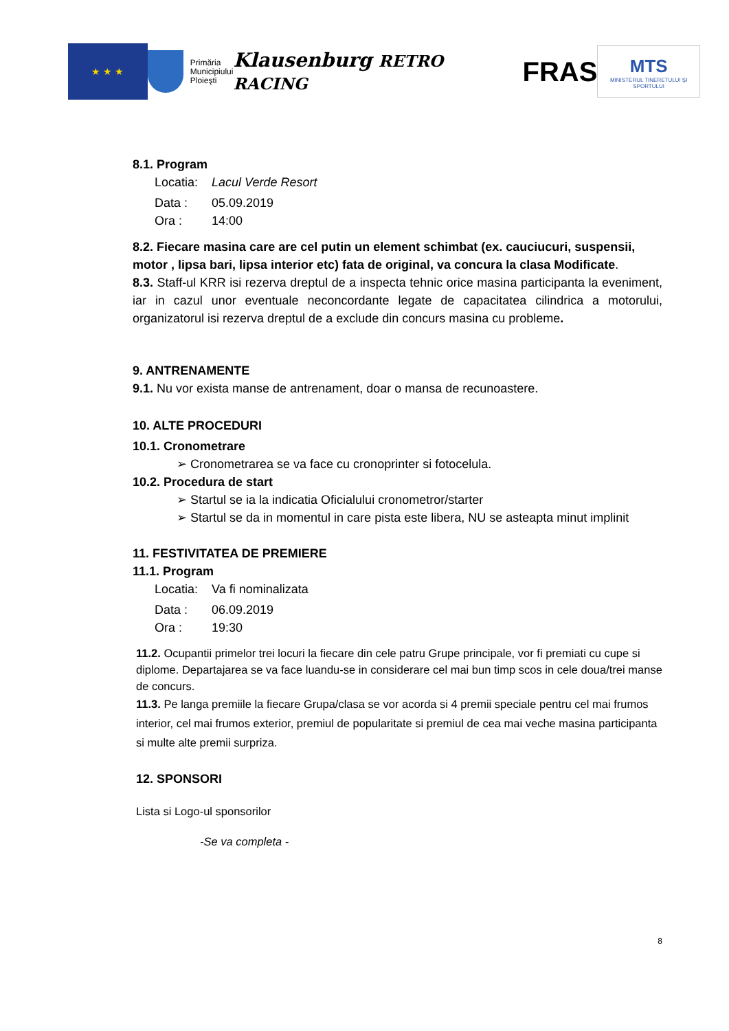★ ★ ★
Primăria
Municipiului
Ploieşti
Klausenburg RETRO RACING
FRAS
MTS
MINISTERUL TINERETULUI ŞI SPORTULUI
8.1. Program
Locatia: Lacul Verde Resort
Data : 05.09.2019
Ora : 14:00
8.2. Fiecare masina care are cel putin un element schimbat (ex. cauciucuri, suspensii, motor , lipsa bari, lipsa interior etc) fata de original, va concura la clasa Modificate.
8.3. Staff-ul KRR isi rezerva dreptul de a inspecta tehnic orice masina participanta la eveniment, iar in cazul unor eventuale neconcordante legate de capacitatea cilindrica a motorului, organizatorul isi rezerva dreptul de a exclude din concurs masina cu probleme.
9. ANTRENAMENTE
9.1. Nu vor exista manse de antrenament, doar o mansa de recunoastere.
10. ALTE PROCEDURI
10.1. Cronometrare
➢ Cronometrarea se va face cu cronoprinter si fotocelula.
10.2. Procedura de start
➢ Startul se ia la indicatia Oficialului cronometror/starter
➢ Startul se da in momentul in care pista este libera, NU se asteapta minut implinit
11. FESTIVITATEA DE PREMIERE
11.1. Program
Locatia: Va fi nominalizata
Data : 06.09.2019
Ora : 19:30
11.2. Ocupantii primelor trei locuri la fiecare din cele patru Grupe principale, vor fi premiati cu cupe si diplome. Departajarea se va face luandu-se in considerare cel mai bun timp scos in cele doua/trei manse de concurs.
11.3. Pe langa premiile la fiecare Grupa/clasa se vor acorda si 4 premii speciale pentru cel mai frumos interior, cel mai frumos exterior, premiul de popularitate si premiul de cea mai veche masina participanta si multe alte premii surpriza.
12. SPONSORI
Lista si Logo-ul sponsorilor
-Se va completa -
8